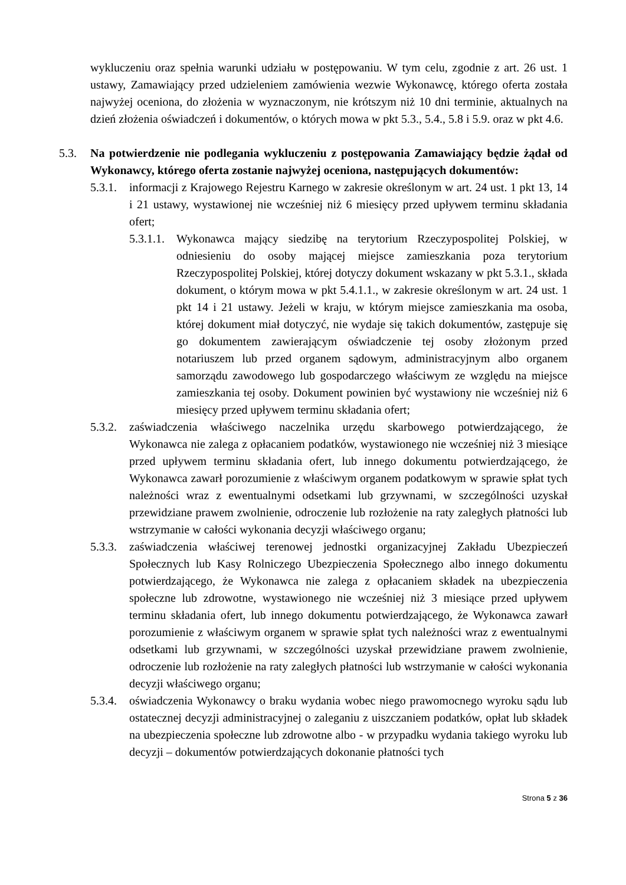wykluczeniu oraz spełnia warunki udziału w postępowaniu. W tym celu, zgodnie z art. 26 ust. 1 ustawy, Zamawiający przed udzieleniem zamówienia wezwie Wykonawcę, którego oferta została najwyżej oceniona, do złożenia w wyznaczonym, nie krótszym niż 10 dni terminie, aktualnych na dzień złożenia oświadczeń i dokumentów, o których mowa w pkt 5.3., 5.4., 5.8 i 5.9. oraz w pkt 4.6.
5.3. Na potwierdzenie nie podlegania wykluczeniu z postępowania Zamawiający będzie żądał od Wykonawcy, którego oferta zostanie najwyżej oceniona, następujących dokumentów:
5.3.1. informacji z Krajowego Rejestru Karnego w zakresie określonym w art. 24 ust. 1 pkt 13, 14 i 21 ustawy, wystawionej nie wcześniej niż 6 miesięcy przed upływem terminu składania ofert;
5.3.1.1. Wykonawca mający siedzibę na terytorium Rzeczypospolitej Polskiej, w odniesieniu do osoby mającej miejsce zamieszkania poza terytorium Rzeczypospolitej Polskiej, której dotyczy dokument wskazany w pkt 5.3.1., składa dokument, o którym mowa w pkt 5.4.1.1., w zakresie określonym w art. 24 ust. 1 pkt 14 i 21 ustawy. Jeżeli w kraju, w którym miejsce zamieszkania ma osoba, której dokument miał dotyczyć, nie wydaje się takich dokumentów, zastępuje się go dokumentem zawierającym oświadczenie tej osoby złożonym przed notariuszem lub przed organem sądowym, administracyjnym albo organem samorządu zawodowego lub gospodarczego właściwym ze względu na miejsce zamieszkania tej osoby. Dokument powinien być wystawiony nie wcześniej niż 6 miesięcy przed upływem terminu składania ofert;
5.3.2. zaświadczenia właściwego naczelnika urzędu skarbowego potwierdzającego, że Wykonawca nie zalega z opłacaniem podatków, wystawionego nie wcześniej niż 3 miesiące przed upływem terminu składania ofert, lub innego dokumentu potwierdzającego, że Wykonawca zawarł porozumienie z właściwym organem podatkowym w sprawie spłat tych należności wraz z ewentualnymi odsetkami lub grzywnami, w szczególności uzyskał przewidziane prawem zwolnienie, odroczenie lub rozłożenie na raty zaległych płatności lub wstrzymanie w całości wykonania decyzji właściwego organu;
5.3.3. zaświadczenia właściwej terenowej jednostki organizacyjnej Zakładu Ubezpieczeń Społecznych lub Kasy Rolniczego Ubezpieczenia Społecznego albo innego dokumentu potwierdzającego, że Wykonawca nie zalega z opłacaniem składek na ubezpieczenia społeczne lub zdrowotne, wystawionego nie wcześniej niż 3 miesiące przed upływem terminu składania ofert, lub innego dokumentu potwierdzającego, że Wykonawca zawarł porozumienie z właściwym organem w sprawie spłat tych należności wraz z ewentualnymi odsetkami lub grzywnami, w szczególności uzyskał przewidziane prawem zwolnienie, odroczenie lub rozłożenie na raty zaległych płatności lub wstrzymanie w całości wykonania decyzji właściwego organu;
5.3.4. oświadczenia Wykonawcy o braku wydania wobec niego prawomocnego wyroku sądu lub ostatecznej decyzji administracyjnej o zaleganiu z uiszczaniem podatków, opłat lub składek na ubezpieczenia społeczne lub zdrowotne albo - w przypadku wydania takiego wyroku lub decyzji – dokumentów potwierdzających dokonanie płatności tych
Strona 5 z 36